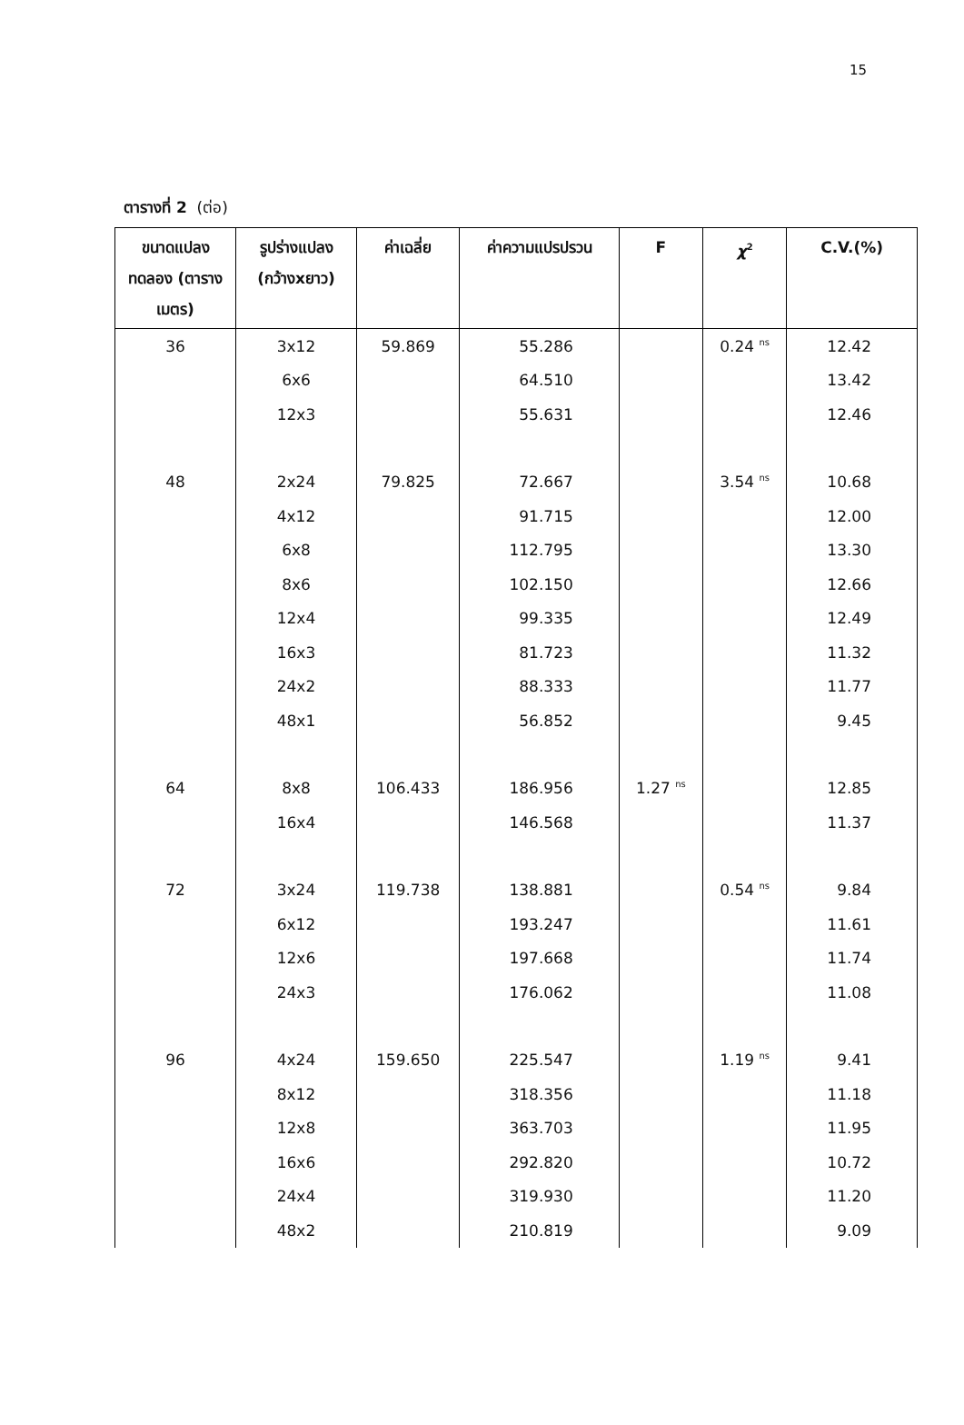15
ตารางที่ 2 (ต่อ)
| ขนาดแปลงทดลอง (ตารางเมตร) | รูปร่างแปลง (กว้างxยาว) | ค่าเฉลี่ย | ค่าความแปรปรวน | F | χ<sup>2</sup> | C.V.(%) |
| --- | --- | --- | --- | --- | --- | --- |
| 36 | 3x12 | 59.869 | 55.286 | | 0.24 <sup>ns</sup> | 12.42 |
| | 6x6 | | 64.510 | | | 13.42 |
| | 12x3 | | 55.631 | | | 12.46 |
| 48 | 2x24 | 79.825 | 72.667 | | 3.54 <sup>ns</sup> | 10.68 |
| | 4x12 | | 91.715 | | | 12.00 |
| | 6x8 | | 112.795 | | | 13.30 |
| | 8x6 | | 102.150 | | | 12.66 |
| | 12x4 | | 99.335 | | | 12.49 |
| | 16x3 | | 81.723 | | | 11.32 |
| | 24x2 | | 88.333 | | | 11.77 |
| | 48x1 | | 56.852 | | | 9.45 |
| 64 | 8x8 | 106.433 | 186.956 | 1.27 <sup>ns</sup> | | 12.85 |
| | 16x4 | | 146.568 | | | 11.37 |
| 72 | 3x24 | 119.738 | 138.881 | | 0.54 <sup>ns</sup> | 9.84 |
| | 6x12 | | 193.247 | | | 11.61 |
| | 12x6 | | 197.668 | | | 11.74 |
| | 24x3 | | 176.062 | | | 11.08 |
| 96 | 4x24 | 159.650 | 225.547 | | 1.19 <sup>ns</sup> | 9.41 |
| | 8x12 | | 318.356 | | | 11.18 |
| | 12x8 | | 363.703 | | | 11.95 |
| | 16x6 | | 292.820 | | | 10.72 |
| | 24x4 | | 319.930 | | | 11.20 |
| | 48x2 | | 210.819 | | | 9.09 |